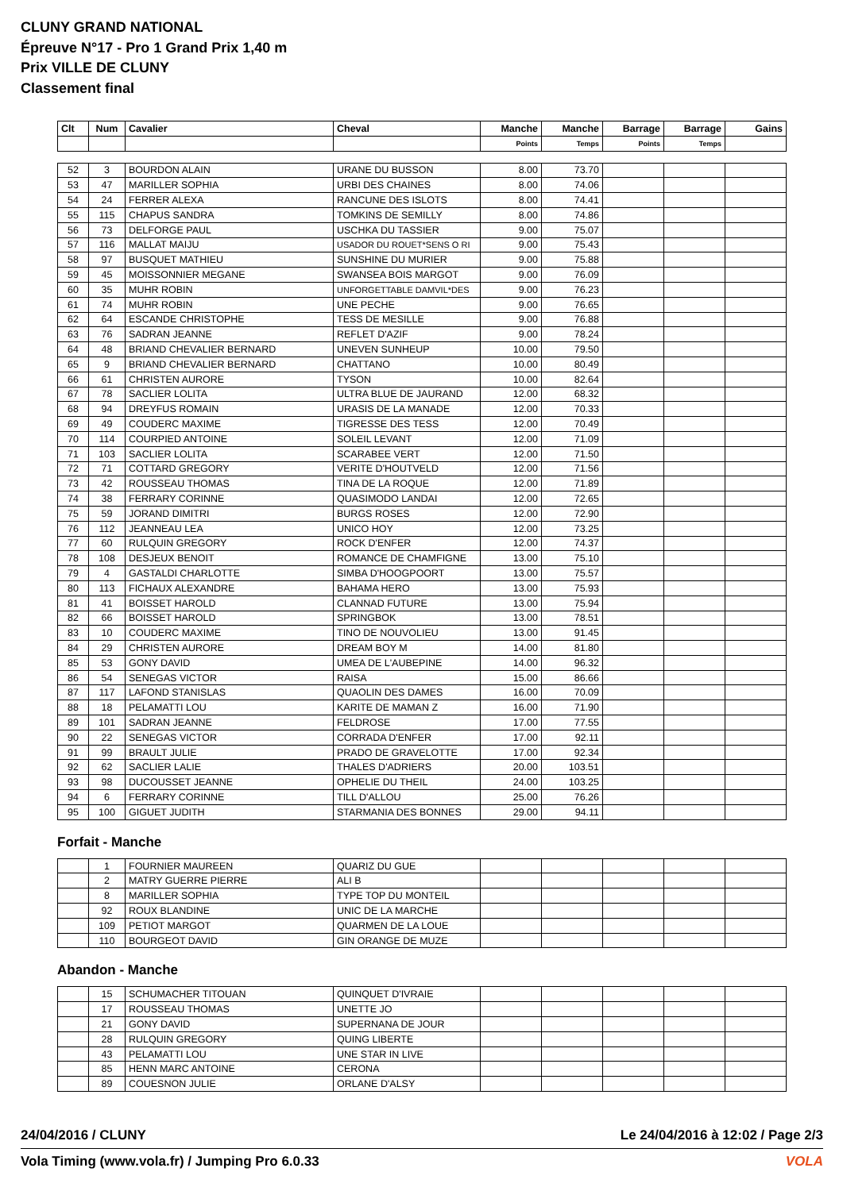CLUNY GRAND NATIONAL
Épreuve N°17 - Pro 1 Grand Prix 1,40 m
Prix VILLE DE CLUNY
Classement final
| Clt | Num | Cavalier | Cheval | Manche | Manche | Barrage | Barrage | Gains |
| --- | --- | --- | --- | --- | --- | --- | --- | --- |
| | | | | Points | Temps | Points | Temps | |
| 52 | 3 | BOURDON ALAIN | URANE DU BUSSON | 8.00 | 73.70 | | | |
| 53 | 47 | MARILLER SOPHIA | URBI DES CHAINES | 8.00 | 74.06 | | | |
| 54 | 24 | FERRER ALEXA | RANCUNE DES ISLOTS | 8.00 | 74.41 | | | |
| 55 | 115 | CHAPUS SANDRA | TOMKINS DE SEMILLY | 8.00 | 74.86 | | | |
| 56 | 73 | DELFORGE PAUL | USCHKA DU TASSIER | 9.00 | 75.07 | | | |
| 57 | 116 | MALLAT MAIJU | USADOR DU ROUET*SENS O RI | 9.00 | 75.43 | | | |
| 58 | 97 | BUSQUET MATHIEU | SUNSHINE DU MURIER | 9.00 | 75.88 | | | |
| 59 | 45 | MOISSONNIER MEGANE | SWANSEA BOIS MARGOT | 9.00 | 76.09 | | | |
| 60 | 35 | MUHR ROBIN | UNFORGETTABLE DAMVIL*DES | 9.00 | 76.23 | | | |
| 61 | 74 | MUHR ROBIN | UNE PECHE | 9.00 | 76.65 | | | |
| 62 | 64 | ESCANDE CHRISTOPHE | TESS DE MESILLE | 9.00 | 76.88 | | | |
| 63 | 76 | SADRAN JEANNE | REFLET D'AZIF | 9.00 | 78.24 | | | |
| 64 | 48 | BRIAND CHEVALIER BERNARD | UNEVEN SUNHEUP | 10.00 | 79.50 | | | |
| 65 | 9 | BRIAND CHEVALIER BERNARD | CHATTANO | 10.00 | 80.49 | | | |
| 66 | 61 | CHRISTEN AURORE | TYSON | 10.00 | 82.64 | | | |
| 67 | 78 | SACLIER LOLITA | ULTRA BLUE DE JAURAND | 12.00 | 68.32 | | | |
| 68 | 94 | DREYFUS ROMAIN | URASIS DE LA MANADE | 12.00 | 70.33 | | | |
| 69 | 49 | COUDERC MAXIME | TIGRESSE DES TESS | 12.00 | 70.49 | | | |
| 70 | 114 | COURPIED ANTOINE | SOLEIL LEVANT | 12.00 | 71.09 | | | |
| 71 | 103 | SACLIER LOLITA | SCARABEE VERT | 12.00 | 71.50 | | | |
| 72 | 71 | COTTARD GREGORY | VERITE D'HOUTVELD | 12.00 | 71.56 | | | |
| 73 | 42 | ROUSSEAU THOMAS | TINA DE LA ROQUE | 12.00 | 71.89 | | | |
| 74 | 38 | FERRARY CORINNE | QUASIMODO LANDAI | 12.00 | 72.65 | | | |
| 75 | 59 | JORAND DIMITRI | BURGS ROSES | 12.00 | 72.90 | | | |
| 76 | 112 | JEANNEAU LEA | UNICO HOY | 12.00 | 73.25 | | | |
| 77 | 60 | RULQUIN GREGORY | ROCK D'ENFER | 12.00 | 74.37 | | | |
| 78 | 108 | DESJEUX BENOIT | ROMANCE DE CHAMFIGNE | 13.00 | 75.10 | | | |
| 79 | 4 | GASTALDI CHARLOTTE | SIMBA D'HOOGPOORT | 13.00 | 75.57 | | | |
| 80 | 113 | FICHAUX ALEXANDRE | BAHAMA HERO | 13.00 | 75.93 | | | |
| 81 | 41 | BOISSET HAROLD | CLANNAD FUTURE | 13.00 | 75.94 | | | |
| 82 | 66 | BOISSET HAROLD | SPRINGBOK | 13.00 | 78.51 | | | |
| 83 | 10 | COUDERC MAXIME | TINO DE NOUVOLIEU | 13.00 | 91.45 | | | |
| 84 | 29 | CHRISTEN AURORE | DREAM BOY M | 14.00 | 81.80 | | | |
| 85 | 53 | GONY DAVID | UMEA DE L'AUBEPINE | 14.00 | 96.32 | | | |
| 86 | 54 | SENEGAS VICTOR | RAISA | 15.00 | 86.66 | | | |
| 87 | 117 | LAFOND STANISLAS | QUAOLIN DES DAMES | 16.00 | 70.09 | | | |
| 88 | 18 | PELAMATTI LOU | KARITE DE MAMAN Z | 16.00 | 71.90 | | | |
| 89 | 101 | SADRAN JEANNE | FELDROSE | 17.00 | 77.55 | | | |
| 90 | 22 | SENEGAS VICTOR | CORRADA D'ENFER | 17.00 | 92.11 | | | |
| 91 | 99 | BRAULT JULIE | PRADO DE GRAVELOTTE | 17.00 | 92.34 | | | |
| 92 | 62 | SACLIER LALIE | THALES D'ADRIERS | 20.00 | 103.51 | | | |
| 93 | 98 | DUCOUSSET JEANNE | OPHELIE DU THEIL | 24.00 | 103.25 | | | |
| 94 | 6 | FERRARY CORINNE | TILL D'ALLOU | 25.00 | 76.26 | | | |
| 95 | 100 | GIGUET JUDITH | STARMANIA DES BONNES | 29.00 | 94.11 | | | |
Forfait - Manche
| | 1 | FOURNIER MAUREEN | QUARIZ DU GUE | | | | | |
| | 2 | MATRY GUERRE PIERRE | ALI B | | | | | |
| | 8 | MARILLER SOPHIA | TYPE TOP DU MONTEIL | | | | | |
| | 92 | ROUX BLANDINE | UNIC DE LA MARCHE | | | | | |
| | 109 | PETIOT MARGOT | QUARMEN DE LA LOUE | | | | | |
| | 110 | BOURGEOT DAVID | GIN ORANGE DE MUZE | | | | | |
Abandon - Manche
| | 15 | SCHUMACHER TITOUAN | QUINQUET D'IVRAIE | | | | | |
| | 17 | ROUSSEAU THOMAS | UNETTE JO | | | | | |
| | 21 | GONY DAVID | SUPERNANA DE JOUR | | | | | |
| | 28 | RULQUIN GREGORY | QUING LIBERTE | | | | | |
| | 43 | PELAMATTI LOU | UNE STAR IN LIVE | | | | | |
| | 85 | HENN MARC ANTOINE | CERONA | | | | | |
| | 89 | COUESNON JULIE | ORLANE D'ALSY | | | | | |
24/04/2016 / CLUNY Le 24/04/2016 à 12:02 / Page 2/3
Vola Timing (www.vola.fr) / Jumping Pro 6.0.33 VOLA